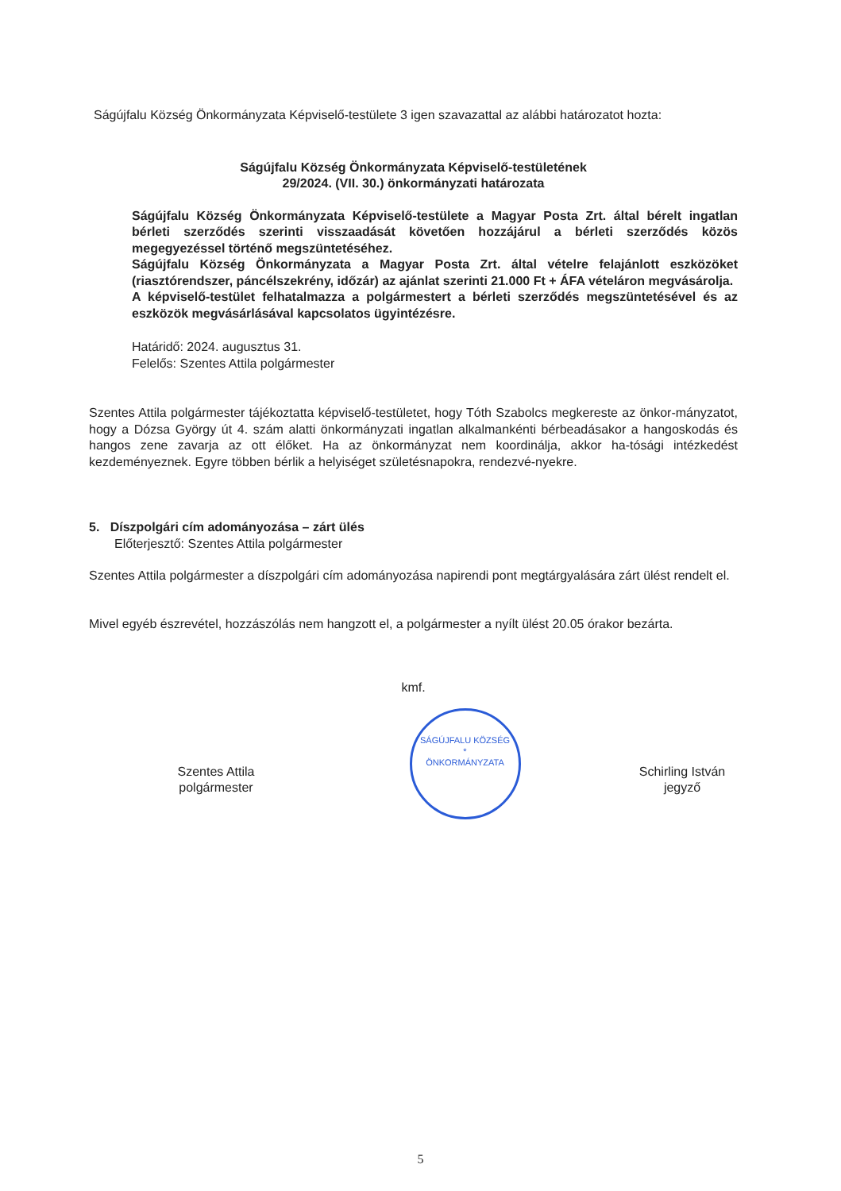Ságújfalu Község Önkormányzata Képviselő-testülete 3 igen szavazattal az alábbi határozatot hozta:
Ságújfalu Község Önkormányzata Képviselő-testületének
29/2024. (VII. 30.) önkormányzati határozata
Ságújfalu Község Önkormányzata Képviselő-testülete a Magyar Posta Zrt. által bérelt ingatlan bérleti szerződés szerinti visszaadását követően hozzájárul a bérleti szerződés közös megegyezéssel történő megszüntetéséhez.
Ságújfalu Község Önkormányzata a Magyar Posta Zrt. által vételre felajánlott eszközöket (riasztórendszer, páncélszekrény, időzár) az ajánlat szerinti 21.000 Ft + ÁFA vételáron megvásárolja.
A képviselő-testület felhatalmazza a polgármestert a bérleti szerződés megszüntetésével és az eszközök megvásárlásával kapcsolatos ügyintézésre.
Határidő: 2024. augusztus 31.
Felelős: Szentes Attila polgármester
Szentes Attila polgármester tájékoztatta képviselő-testületet, hogy Tóth Szabolcs megkereste az önkor-mányzatot, hogy a Dózsa György út 4. szám alatti önkormányzati ingatlan alkalmankénti bérbeadásakor a hangoskodás és hangos zene zavarja az ott élőket. Ha az önkormányzat nem koordinálja, akkor ha-tósági intézkedést kezdeményeznek. Egyre többen bérlik a helyiséget születésnapokra, rendezvé-nyekre.
5. Díszpolgári cím adományozása – zárt ülés
Előterjesztő: Szentes Attila polgármester
Szentes Attila polgármester a díszpolgári cím adományozása napirendi pont megtárgyalására zárt ülést rendelt el.
Mivel egyéb észrevétel, hozzászólás nem hangzott el, a polgármester a nyílt ülést 20.05 órakor bezárta.
kmf.
Szentes Attila
polgármester
SÁGÚJFALU KÖZSÉG
*
ÖNKORMÁNYZATA
Schirling István
jegyző
5